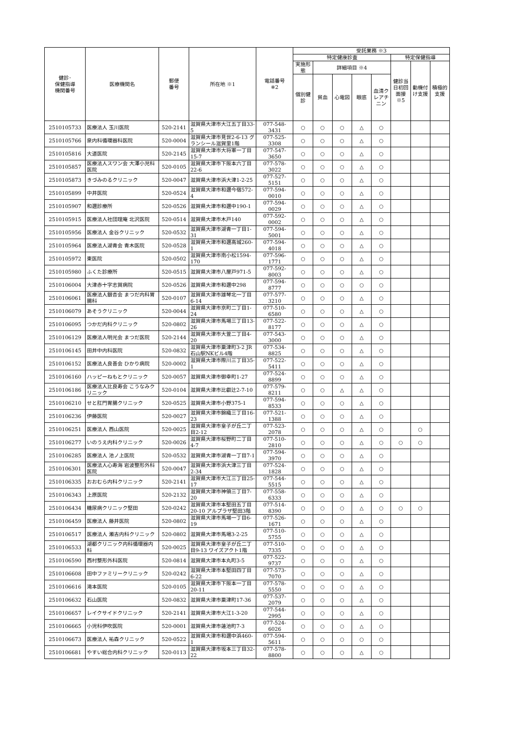| 健診･ 保健指導 機関番号 | 医療機関名 | 郵便 番号 | 所在地 ※1 | 電話番号 ※2 | 受託業務 ※3 | | | | | | | |
| --- | --- | --- | --- | --- | --- | --- | --- | --- | --- | --- | --- | --- |
| | | | | | 特定健康診査 | | | | | 特定保健指導 | | |
| | | | | | 実施形態 | 詳細項目 ※4 | | | | 健診当日初回面接※5 | 動機付け支援 | 積極的支援 |
| | | | | | 個別健診 | 貧血 | 心電図 | 眼底 | 血清クレアチニン | | | |
| 2510105733 | 医療法人 玉川医院 | 520-2141 | 滋賀県大津市大江五丁目33-5 | 077-548-3431 | ○ | ○ | ○ | △ | ○ | | | |
| 2510105766 | 泉内科循環器科医院 | 520-0004 | 滋賀県大津市見世2-6-13 グランシール滋賀里1階 | 077-525-3308 | ○ | ○ | ○ | △ | ○ | | | |
| 2510105816 | 大道医院 | 520-2145 | 滋賀県大津市大将軍一丁目15-7 | 077-547-3650 | ○ | ○ | ○ | △ | ○ | | | |
| 2510105857 | 医療法人スワン会 大澤小児科医院 | 520-0105 | 滋賀県大津市下阪本六丁目22-6 | 077-578-3022 | ○ | ○ | ○ | △ | ○ | | | |
| 2510105873 | きづみのるクリニック | 520-0047 | 滋賀県大津市浜大津1-2-25 | 077-527-5151 | ○ | ○ | ○ | △ | ○ | | | |
| 2510105899 | 中井医院 | 520-0524 | 滋賀県大津市和邇今宿572-4 | 077-594-0010 | ○ | ○ | ○ | △ | ○ | | | |
| 2510105907 | 和邇診療所 | 520-0526 | 滋賀県大津市和邇中190-1 | 077-594-0029 | ○ | ○ | ○ | △ | ○ | | | |
| 2510105915 | 医療法人社団理庵 北沢医院 | 520-0514 | 滋賀県大津市木戸140 | 077-592-0002 | ○ | ○ | ○ | △ | ○ | | | |
| 2510105956 | 医療法人 金谷クリニック | 520-0532 | 滋賀県大津市湖青一丁目1-31 | 077-594-5001 | ○ | ○ | ○ | △ | ○ | | | |
| 2510105964 | 医療法人湖青会 青木医院 | 520-0528 | 滋賀県大津市和邇高城260-1 | 077-594-4018 | ○ | ○ | ○ | △ | ○ | | | |
| 2510105972 | 東医院 | 520-0502 | 滋賀県大津市南小松1594-170 | 077-596-1771 | ○ | ○ | ○ | △ | ○ | | | |
| 2510105980 | ふくた診療所 | 520-0515 | 滋賀県大津市八屋戸971-5 | 077-592-8003 | ○ | ○ | ○ | △ | ○ | | | |
| 2510106004 | 大津赤十字志賀病院 | 520-0526 | 滋賀県大津市和邇中298 | 077-594-8777 | ○ | ○ | ○ | ○ | ○ | | | |
| 2510106061 | 医療法人銀杏会 まつだ内科胃腸科 | 520-0107 | 滋賀県大津市雄琴北一丁目6-14 | 077-577-3210 | ○ | ○ | ○ | △ | ○ | | | |
| 2510106079 | あそうクリニック | 520-0044 | 滋賀県大津市京町二丁目1-24 | 077-510-6580 | ○ | ○ | ○ | △ | ○ | | | |
| 2510106095 | つかだ内科クリニック | 520-0802 | 滋賀県大津市馬場三丁目13-26 | 077-522-8177 | ○ | ○ | ○ | △ | ○ | | | |
| 2510106129 | 医療法人明光会 まつだ医院 | 520-2144 | 滋賀県大津市大萱二丁目4-20 | 077-543-3000 | ○ | ○ | ○ | △ | ○ | | | |
| 2510106145 | 田井中内科医院 | 520-0832 | 滋賀県大津市粟津町3-2 JR石山駅NKビル4階 | 077-534-8825 | ○ | ○ | ○ | △ | ○ | | | |
| 2510106152 | 医療法人良善会 ひかり病院 | 520-0002 | 滋賀県大津市際川三丁目35-1 | 077-522-5411 | ○ | ○ | ○ | △ | ○ | | | |
| 2510106160 | ハッピーねもとクリニック | 520-0057 | 滋賀県大津市御幸町1-27 | 077-524-8899 | ○ | ○ | ○ | △ | ○ | | | |
| 2510106186 | 医療法人比良寿会 こうなみクリニック | 520-0104 | 滋賀県大津市比叡辻2-7-10 | 077-579-8211 | ○ | ○ | △ | △ | ○ | | | |
| 2510106210 | せと肛門胃腸クリニック | 520-0525 | 滋賀県大津市小野375-1 | 077-594-8533 | ○ | ○ | ○ | △ | ○ | | | |
| 2510106236 | 伊藤医院 | 520-0027 | 滋賀県大津市錦織三丁目16-23 | 077-521-1388 | ○ | ○ | ○ | △ | ○ | | | |
| 2510106251 | 医療法人 西山医院 | 520-0025 | 滋賀県大津市皇子が丘二丁目2-12 | 077-523-2078 | ○ | ○ | ○ | △ | ○ | | ○ | |
| 2510106277 | いのうえ内科クリニック | 520-0026 | 滋賀県大津市桜野町二丁目4-7 | 077-510-2810 | ○ | ○ | ○ | △ | ○ | ○ | ○ | |
| 2510106285 | 医療法人 池ノ上医院 | 520-0532 | 滋賀県大津市湖青一丁目7-1 | 077-594-3970 | ○ | ○ | ○ | △ | ○ | | | |
| 2510106301 | 医療法人心寿海 岩波整形外科医院 | 520-0047 | 滋賀県大津市浜大津三丁目2-34 | 077-524-1828 | ○ | ○ | ○ | △ | ○ | | | |
| 2510106335 | おおむら内科クリニック | 520-2141 | 滋賀県大津市大江三丁目25-17 | 077-544-5515 | ○ | ○ | ○ | △ | ○ | | | |
| 2510106343 | 上原医院 | 520-2132 | 滋賀県大津市神領三丁目7-20 | 077-558-6333 | ○ | ○ | ○ | △ | ○ | | | |
| 2510106434 | 糖尿病クリニック堅田 | 520-0242 | 滋賀県大津市本堅田五丁目20-10 アルプラザ堅田3階 | 077-514-8390 | ○ | ○ | ○ | △ | ○ | ○ | ○ | |
| 2510106459 | 医療法人 藤井医院 | 520-0802 | 滋賀県大津市馬場一丁目6-19 | 077-526-1671 | ○ | ○ | ○ | △ | ○ | | | |
| 2510106517 | 医療法人 瀬古内科クリニック | 520-0802 | 滋賀県大津市馬場3-2-25 | 077-510-5755 | ○ | ○ | ○ | △ | ○ | | | |
| 2510106533 | 湖都クリニック内科循環器内科 | 520-0025 | 滋賀県大津市皇子が丘二丁目9-13 ワイズアクト1階 | 077-510-7335 | ○ | ○ | ○ | △ | ○ | | | |
| 2510106590 | 西村整形外科医院 | 520-0814 | 滋賀県大津市本丸町3-5 | 077-522-9737 | ○ | ○ | ○ | △ | ○ | | | |
| 2510106608 | 田中ファミリークリニック | 520-0242 | 滋賀県大津市本堅田四丁目6-22 | 077-573-7070 | ○ | ○ | ○ | △ | ○ | | | |
| 2510106616 | 滝本医院 | 520-0105 | 滋賀県大津市下阪本一丁目20-11 | 077-578-5550 | ○ | ○ | ○ | △ | ○ | | | |
| 2510106632 | 石山医院 | 520-0832 | 滋賀県大津市粟津町17-36 | 077-537-2079 | ○ | ○ | ○ | △ | ○ | | | |
| 2510106657 | レイクサイドクリニック | 520-2141 | 滋賀県大津市大江1-3-20 | 077-544-2995 | ○ | ○ | ○ | △ | ○ | | | |
| 2510106665 | 小児科伊吹医院 | 520-0001 | 滋賀県大津市蓮池町7-3 | 077-524-6026 | ○ | ○ | ○ | △ | ○ | | | |
| 2510106673 | 医療法人 祐森クリニック | 520-0522 | 滋賀県大津市和邇中浜460-1 | 077-594-5611 | ○ | ○ | ○ | ○ | ○ | | | |
| 2510106681 | やすい総合内科クリニック | 520-0113 | 滋賀県大津市坂本三丁目32-22 | 077-578-8800 | ○ | ○ | ○ | △ | ○ | | | |